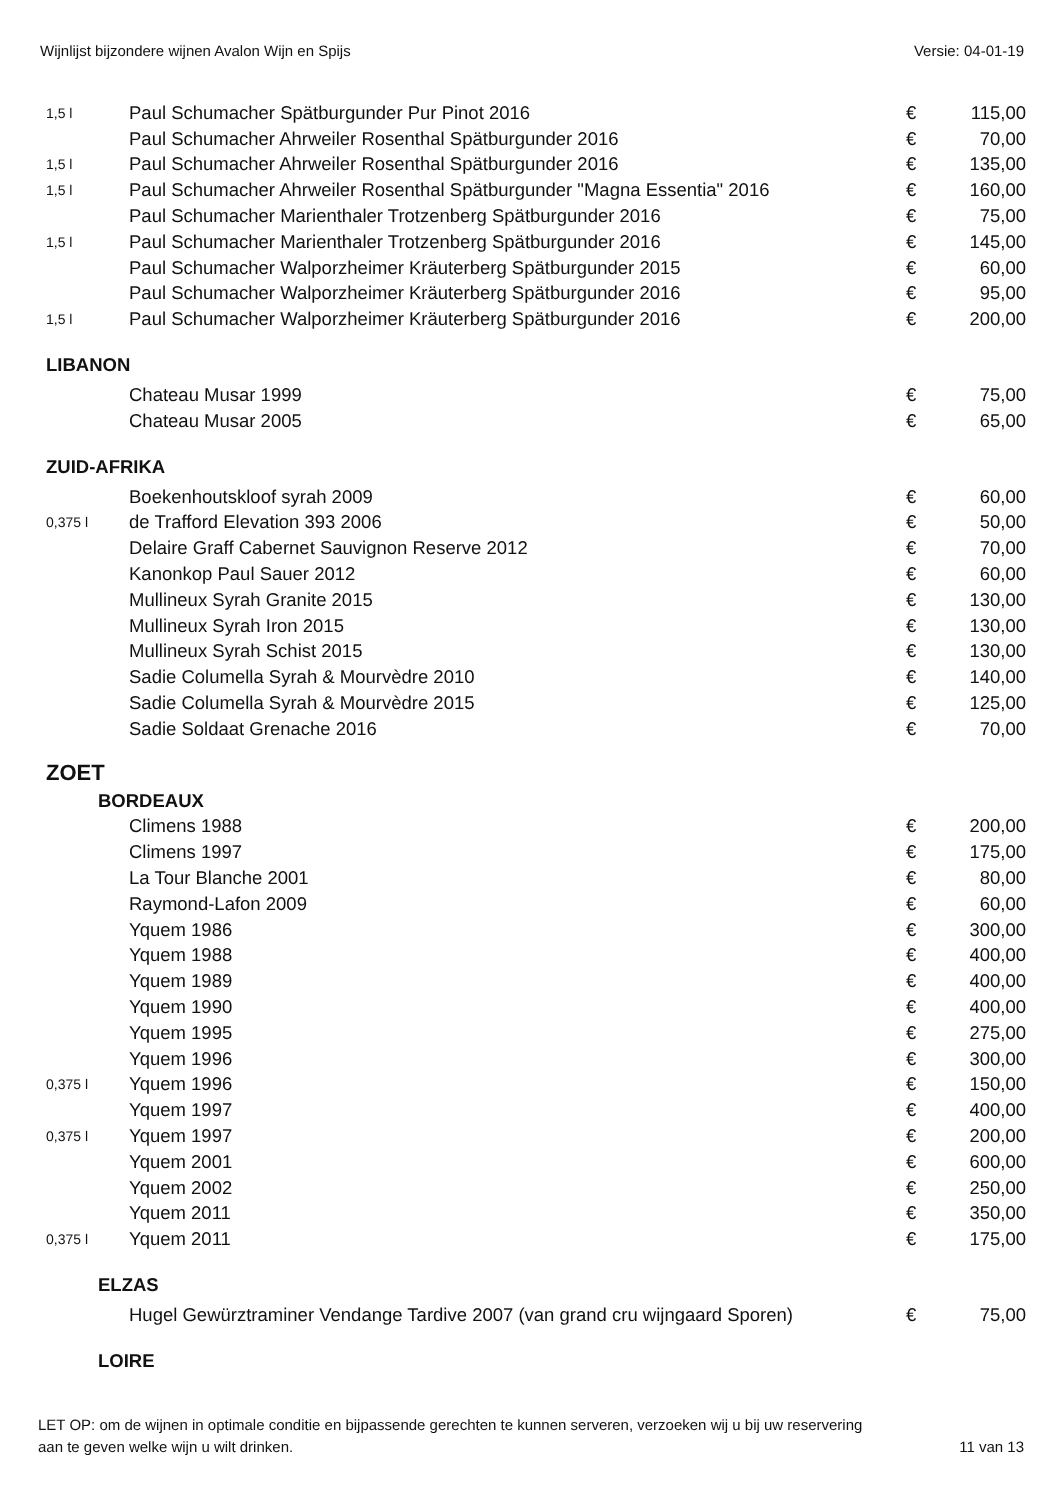Wijnlijst bijzondere wijnen Avalon Wijn en Spijs Versie: 04-01-19
| 1,5 l | Paul Schumacher Spätburgunder Pur Pinot 2016 | € | 115,00 |
| | Paul Schumacher Ahrweiler Rosenthal Spätburgunder 2016 | € | 70,00 |
| 1,5 l | Paul Schumacher Ahrweiler Rosenthal Spätburgunder 2016 | € | 135,00 |
| 1,5 l | Paul Schumacher Ahrweiler Rosenthal Spätburgunder "Magna Essentia" 2016 | € | 160,00 |
| | Paul Schumacher Marienthaler Trotzenberg Spätburgunder 2016 | € | 75,00 |
| 1,5 l | Paul Schumacher Marienthaler Trotzenberg Spätburgunder 2016 | € | 145,00 |
| | Paul Schumacher Walporzheimer Kräuterberg Spätburgunder 2015 | € | 60,00 |
| | Paul Schumacher Walporzheimer Kräuterberg Spätburgunder 2016 | € | 95,00 |
| 1,5 l | Paul Schumacher Walporzheimer Kräuterberg Spätburgunder 2016 | € | 200,00 |
| LIBANON | | | |
| | Chateau Musar 1999 | € | 75,00 |
| | Chateau Musar 2005 | € | 65,00 |
| ZUID-AFRIKA | | | |
| | Boekenhoutskloof syrah 2009 | € | 60,00 |
| 0,375 l | de Trafford Elevation 393 2006 | € | 50,00 |
| | Delaire Graff Cabernet Sauvignon Reserve 2012 | € | 70,00 |
| | Kanonkop Paul Sauer 2012 | € | 60,00 |
| | Mullineux Syrah Granite 2015 | € | 130,00 |
| | Mullineux Syrah Iron 2015 | € | 130,00 |
| | Mullineux Syrah Schist 2015 | € | 130,00 |
| | Sadie Columella Syrah & Mourvèdre 2010 | € | 140,00 |
| | Sadie Columella Syrah & Mourvèdre 2015 | € | 125,00 |
| | Sadie Soldaat Grenache 2016 | € | 70,00 |
| ZOET | | | |
| BORDEAUX | | | |
| | Climens 1988 | € | 200,00 |
| | Climens 1997 | € | 175,00 |
| | La Tour Blanche 2001 | € | 80,00 |
| | Raymond-Lafon 2009 | € | 60,00 |
| | Yquem 1986 | € | 300,00 |
| | Yquem 1988 | € | 400,00 |
| | Yquem 1989 | € | 400,00 |
| | Yquem 1990 | € | 400,00 |
| | Yquem 1995 | € | 275,00 |
| | Yquem 1996 | € | 300,00 |
| 0,375 l | Yquem 1996 | € | 150,00 |
| | Yquem 1997 | € | 400,00 |
| 0,375 l | Yquem 1997 | € | 200,00 |
| | Yquem 2001 | € | 600,00 |
| | Yquem 2002 | € | 250,00 |
| | Yquem 2011 | € | 350,00 |
| 0,375 l | Yquem 2011 | € | 175,00 |
| ELZAS | | | |
| | Hugel Gewürztraminer Vendange Tardive 2007 (van grand cru wijngaard Sporen) | € | 75,00 |
| LOIRE | | | |
LET OP: om de wijnen in optimale conditie en bijpassende gerechten te kunnen serveren, verzoeken wij u bij uw reservering
aan te geven welke wijn u wilt drinken. 11 van 13